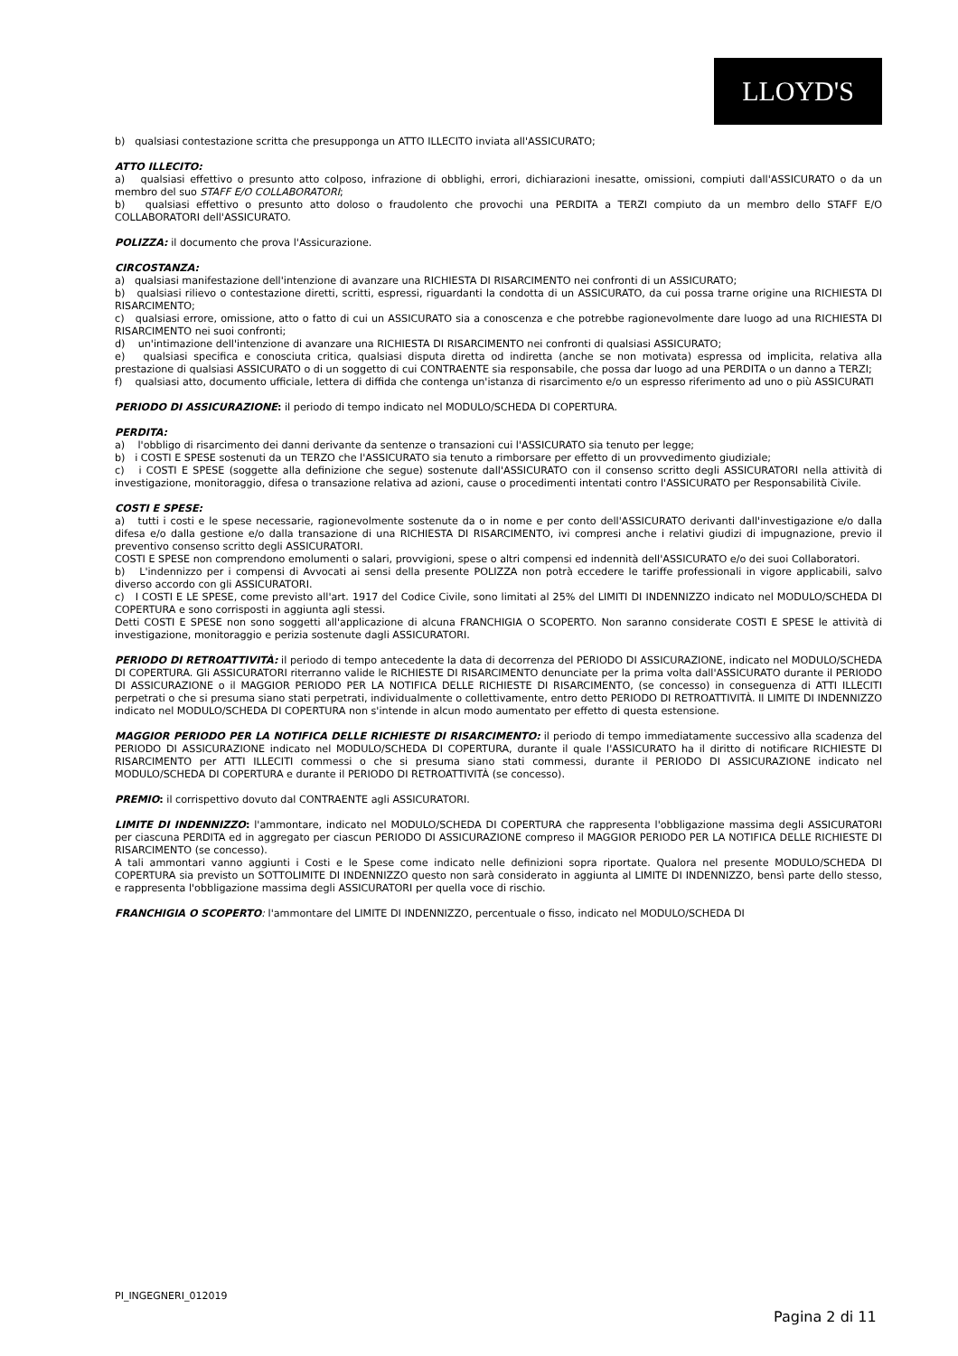LLOYD'S
b) qualsiasi contestazione scritta che presupponga un ATTO ILLECITO inviata all'ASSICURATO;
ATTO ILLECITO:
a) qualsiasi effettivo o presunto atto colposo, infrazione di obblighi, errori, dichiarazioni inesatte, omissioni, compiuti dall'ASSICURATO o da un membro del suo STAFF E/O COLLABORATORI;
b) qualsiasi effettivo o presunto atto doloso o fraudolento che provochi una PERDITA a TERZI compiuto da un membro dello STAFF E/O COLLABORATORI dell'ASSICURATO.
POLIZZA: il documento che prova l'Assicurazione.
CIRCOSTANZA:
a) qualsiasi manifestazione dell'intenzione di avanzare una RICHIESTA DI RISARCIMENTO nei confronti di un ASSICURATO;
b) qualsiasi rilievo o contestazione diretti, scritti, espressi, riguardanti la condotta di un ASSICURATO, da cui possa trarne origine una RICHIESTA DI RISARCIMENTO;
c) qualsiasi errore, omissione, atto o fatto di cui un ASSICURATO sia a conoscenza e che potrebbe ragionevolmente dare luogo ad una RICHIESTA DI RISARCIMENTO nei suoi confronti;
d) un'intimazione dell'intenzione di avanzare una RICHIESTA DI RISARCIMENTO nei confronti di qualsiasi ASSICURATO;
e) qualsiasi specifica e conosciuta critica, qualsiasi disputa diretta od indiretta (anche se non motivata) espressa od implicita, relativa alla prestazione di qualsiasi ASSICURATO o di un soggetto di cui CONTRAENTE sia responsabile, che possa dar luogo ad una PERDITA o un danno a TERZI;
f) qualsiasi atto, documento ufficiale, lettera di diffida che contenga un'istanza di risarcimento e/o un espresso riferimento ad uno o più ASSICURATI
PERIODO DI ASSICURAZIONE: il periodo di tempo indicato nel MODULO/SCHEDA DI COPERTURA.
PERDITA:
a) l'obbligo di risarcimento dei danni derivante da sentenze o transazioni cui l'ASSICURATO sia tenuto per legge;
b) i COSTI E SPESE sostenuti da un TERZO che l'ASSICURATO sia tenuto a rimborsare per effetto di un provvedimento giudiziale;
c) i COSTI E SPESE (soggette alla definizione che segue) sostenute dall'ASSICURATO con il consenso scritto degli ASSICURATORI nella attività di investigazione, monitoraggio, difesa o transazione relativa ad azioni, cause o procedimenti intentati contro l'ASSICURATO per Responsabilità Civile.
COSTI E SPESE:
a) tutti i costi e le spese necessarie, ragionevolmente sostenute da o in nome e per conto dell'ASSICURATO derivanti dall'investigazione e/o dalla difesa e/o dalla gestione e/o dalla transazione di una RICHIESTA DI RISARCIMENTO, ivi compresi anche i relativi giudizi di impugnazione, previo il preventivo consenso scritto degli ASSICURATORI.
COSTI E SPESE non comprendono emolumenti o salari, provvigioni, spese o altri compensi ed indennità dell'ASSICURATO e/o dei suoi Collaboratori.
b) L'indennizzo per i compensi di Avvocati ai sensi della presente POLIZZA non potrà eccedere le tariffe professionali in vigore applicabili, salvo diverso accordo con gli ASSICURATORI.
c) I COSTI E LE SPESE, come previsto all'art. 1917 del Codice Civile, sono limitati al 25% del LIMITI DI INDENNIZZO indicato nel MODULO/SCHEDA DI COPERTURA e sono corrisposti in aggiunta agli stessi.
Detti COSTI E SPESE non sono soggetti all'applicazione di alcuna FRANCHIGIA O SCOPERTO. Non saranno considerate COSTI E SPESE le attività di investigazione, monitoraggio e perizia sostenute dagli ASSICURATORI.
PERIODO DI RETROATTIVITÀ: il periodo di tempo antecedente la data di decorrenza del PERIODO DI ASSICURAZIONE, indicato nel MODULO/SCHEDA DI COPERTURA. Gli ASSICURATORI riterranno valide le RICHIESTE DI RISARCIMENTO denunciate per la prima volta dall'ASSICURATO durante il PERIODO DI ASSICURAZIONE o il MAGGIOR PERIODO PER LA NOTIFICA DELLE RICHIESTE DI RISARCIMENTO, (se concesso) in conseguenza di ATTI ILLECITI perpetrati o che si presuma siano stati perpetrati, individualmente o collettivamente, entro detto PERIODO DI RETROATTIVITÀ. Il LIMITE DI INDENNIZZO indicato nel MODULO/SCHEDA DI COPERTURA non s'intende in alcun modo aumentato per effetto di questa estensione.
MAGGIOR PERIODO PER LA NOTIFICA DELLE RICHIESTE DI RISARCIMENTO: il periodo di tempo immediatamente successivo alla scadenza del PERIODO DI ASSICURAZIONE indicato nel MODULO/SCHEDA DI COPERTURA, durante il quale l'ASSICURATO ha il diritto di notificare RICHIESTE DI RISARCIMENTO per ATTI ILLECITI commessi o che si presuma siano stati commessi, durante il PERIODO DI ASSICURAZIONE indicato nel MODULO/SCHEDA DI COPERTURA e durante il PERIODO DI RETROATTIVITÀ (se concesso).
PREMIO: il corrispettivo dovuto dal CONTRAENTE agli ASSICURATORI.
LIMITE DI INDENNIZZO: l'ammontare, indicato nel MODULO/SCHEDA DI COPERTURA che rappresenta l'obbligazione massima degli ASSICURATORI per ciascuna PERDITA ed in aggregato per ciascun PERIODO DI ASSICURAZIONE compreso il MAGGIOR PERIODO PER LA NOTIFICA DELLE RICHIESTE DI RISARCIMENTO (se concesso).
A tali ammontari vanno aggiunti i Costi e le Spese come indicato nelle definizioni sopra riportate. Qualora nel presente MODULO/SCHEDA DI COPERTURA sia previsto un SOTTOLIMITE DI INDENNIZZO questo non sarà considerato in aggiunta al LIMITE DI INDENNIZZO, bensì parte dello stesso, e rappresenta l'obbligazione massima degli ASSICURATORI per quella voce di rischio.
FRANCHIGIA O SCOPERTO: l'ammontare del LIMITE DI INDENNIZZO, percentuale o fisso, indicato nel MODULO/SCHEDA DI
PI_INGEGNERI_012019
Pagina 2 di 11